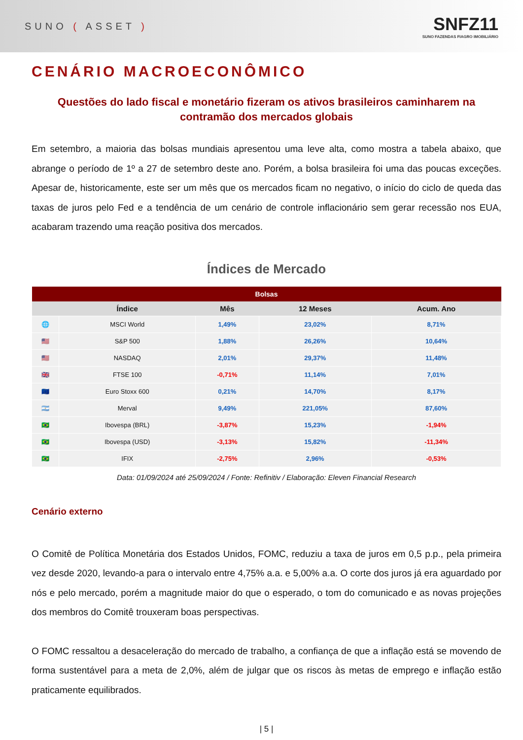SUNO ( ASSET )
SNFZ11
SUNO FAZENDAS FIAGRO IMOBILIÁRIO
CENÁRIO MACROECONÔMICO
Questões do lado fiscal e monetário fizeram os ativos brasileiros caminharem na contramão dos mercados globais
Em setembro, a maioria das bolsas mundiais apresentou uma leve alta, como mostra a tabela abaixo, que abrange o período de 1º a 27 de setembro deste ano. Porém, a bolsa brasileira foi uma das poucas exceções. Apesar de, historicamente, este ser um mês que os mercados ficam no negativo, o início do ciclo de queda das taxas de juros pelo Fed e a tendência de um cenário de controle inflacionário sem gerar recessão nos EUA, acabaram trazendo uma reação positiva dos mercados.
Índices de Mercado
| Bolsas | | | | |
| --- | --- | --- | --- | --- |
| | Índice | Mês | 12 Meses | Acum. Ano |
| 🌐 | MSCI World | 1,49% | 23,02% | 8,71% |
| 🇺🇸 | S&P 500 | 1,88% | 26,26% | 10,64% |
| 🇺🇸 | NASDAQ | 2,01% | 29,37% | 11,48% |
| 🇬🇧 | FTSE 100 | -0,71% | 11,14% | 7,01% |
| 🇪🇺 | Euro Stoxx 600 | 0,21% | 14,70% | 8,17% |
| 🇦🇷 | Merval | 9,49% | 221,05% | 87,60% |
| 🇧🇷 | Ibovespa (BRL) | -3,87% | 15,23% | -1,94% |
| 🇧🇷 | Ibovespa (USD) | -3,13% | 15,82% | -11,34% |
| 🇧🇷 | IFIX | -2,75% | 2,96% | -0,53% |
Data: 01/09/2024 até 25/09/2024 / Fonte: Refinitiv / Elaboração: Eleven Financial Research
Cenário externo
O Comitê de Política Monetária dos Estados Unidos, FOMC, reduziu a taxa de juros em 0,5 p.p., pela primeira vez desde 2020, levando-a para o intervalo entre 4,75% a.a. e 5,00% a.a. O corte dos juros já era aguardado por nós e pelo mercado, porém a magnitude maior do que o esperado, o tom do comunicado e as novas projeções dos membros do Comitê trouxeram boas perspectivas.
O FOMC ressaltou a desaceleração do mercado de trabalho, a confiança de que a inflação está se movendo de forma sustentável para a meta de 2,0%, além de julgar que os riscos às metas de emprego e inflação estão praticamente equilibrados.
| 5 |